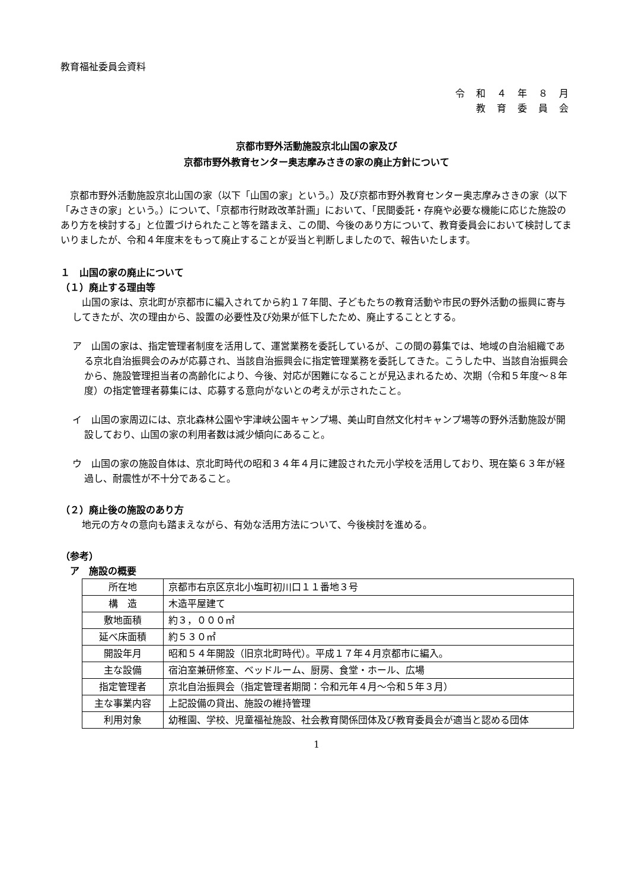教育福祉委員会資料
令 和 ４ 年 ８ 月
教 育 委 員 会
京都市野外活動施設京北山国の家及び
京都市野外教育センター奥志摩みさきの家の廃止方針について
京都市野外活動施設京北山国の家（以下「山国の家」という。）及び京都市野外教育センター奥志摩みさきの家（以下「みさきの家」という。）について、「京都市行財政改革計画」において、「民間委託・存廃や必要な機能に応じた施設のあり方を検討する」と位置づけられたこと等を踏まえ、この間、今後のあり方について、教育委員会において検討してまいりましたが、令和４年度末をもって廃止することが妥当と判断しましたので、報告いたします。
１　山国の家の廃止について
（１）廃止する理由等
山国の家は、京北町が京都市に編入されてから約１７年間、子どもたちの教育活動や市民の野外活動の振興に寄与してきたが、次の理由から、設置の必要性及び効果が低下したため、廃止することとする。
ア　山国の家は、指定管理者制度を活用して、運営業務を委託しているが、この間の募集では、地域の自治組織である京北自治振興会のみが応募され、当該自治振興会に指定管理業務を委託してきた。こうした中、当該自治振興会から、施設管理担当者の高齢化により、今後、対応が困難になることが見込まれるため、次期（令和５年度～８年度）の指定管理者募集には、応募する意向がないとの考えが示されたこと。
イ　山国の家周辺には、京北森林公園や宇津峡公園キャンプ場、美山町自然文化村キャンプ場等の野外活動施設が開設しており、山国の家の利用者数は減少傾向にあること。
ウ　山国の家の施設自体は、京北町時代の昭和３４年４月に建設された元小学校を活用しており、現在築６３年が経過し、耐震性が不十分であること。
（２）廃止後の施設のあり方
地元の方々の意向も踏まえながら、有効な活用方法について、今後検討を進める。
（参考）
ア　施設の概要
| 所在地 | 京都市右京区京北小塩町初川口１１番地３号 |
| 構 造 | 木造平屋建て |
| 敷地面積 | 約３，０００㎡ |
| 延べ床面積 | 約５３０㎡ |
| 開設年月 | 昭和５４年開設（旧京北町時代）。平成１７年４月京都市に編入。 |
| 主な設備 | 宿泊室兼研修室、ベッドルーム、厨房、食堂・ホール、広場 |
| 指定管理者 | 京北自治振興会（指定管理者期間：令和元年４月～令和５年３月） |
| 主な事業内容 | 上記設備の貸出、施設の維持管理 |
| 利用対象 | 幼稚園、学校、児童福祉施設、社会教育関係団体及び教育委員会が適当と認める団体 |
1